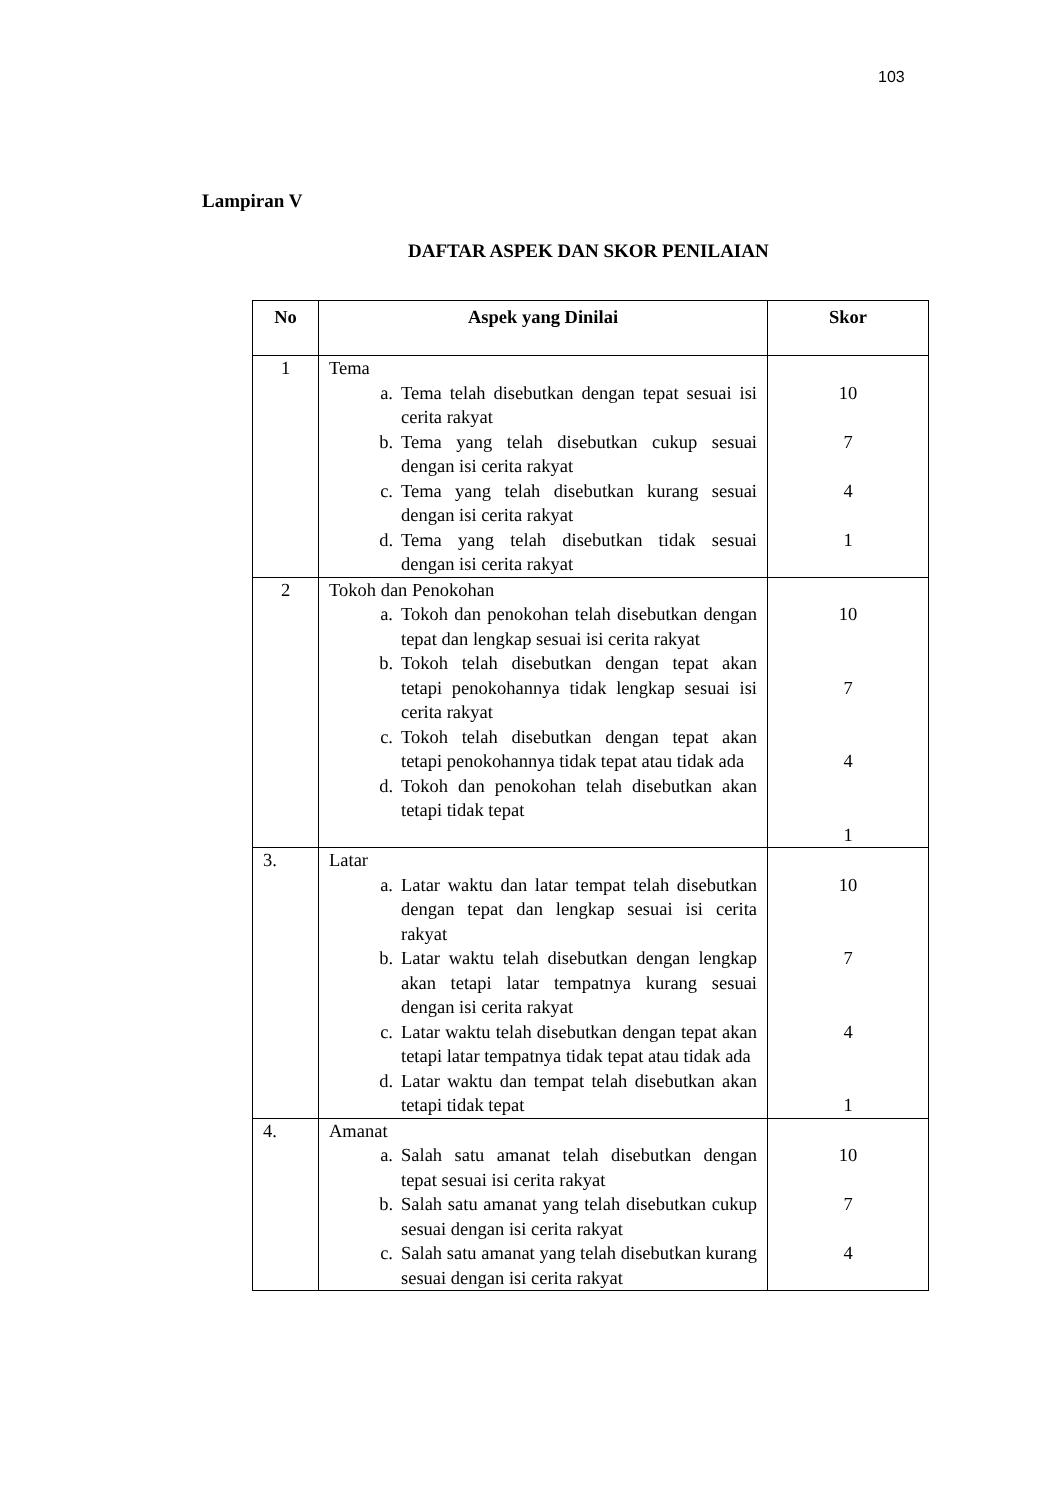103
Lampiran V
DAFTAR ASPEK DAN SKOR PENILAIAN
| No | Aspek yang Dinilai | Skor |
| --- | --- | --- |
| 1 | Tema a. Tema telah disebutkan dengan tepat sesuai isi cerita rakyat b. Tema yang telah disebutkan cukup sesuai dengan isi cerita rakyat c. Tema yang telah disebutkan kurang sesuai dengan isi cerita rakyat d. Tema yang telah disebutkan tidak sesuai dengan isi cerita rakyat | 10 7 4 1 |
| 2 | Tokoh dan Penokohan a. Tokoh dan penokohan telah disebutkan dengan tepat dan lengkap sesuai isi cerita rakyat b. Tokoh telah disebutkan dengan tepat akan tetapi penokohannya tidak lengkap sesuai isi cerita rakyat c. Tokoh telah disebutkan dengan tepat akan tetapi penokohannya tidak tepat atau tidak ada d. Tokoh dan penokohan telah disebutkan akan tetapi tidak tepat | 10 7 4 1 |
| 3. | Latar a. Latar waktu dan latar tempat telah disebutkan dengan tepat dan lengkap sesuai isi cerita rakyat b. Latar waktu telah disebutkan dengan lengkap akan tetapi latar tempatnya kurang sesuai dengan isi cerita rakyat c. Latar waktu telah disebutkan dengan tepat akan tetapi latar tempatnya tidak tepat atau tidak ada d. Latar waktu dan tempat telah disebutkan akan tetapi tidak tepat | 10 7 4 1 |
| 4. | Amanat a. Salah satu amanat telah disebutkan dengan tepat sesuai isi cerita rakyat b. Salah satu amanat yang telah disebutkan cukup sesuai dengan isi cerita rakyat c. Salah satu amanat yang telah disebutkan kurang sesuai dengan isi cerita rakyat | 10 7 4 |